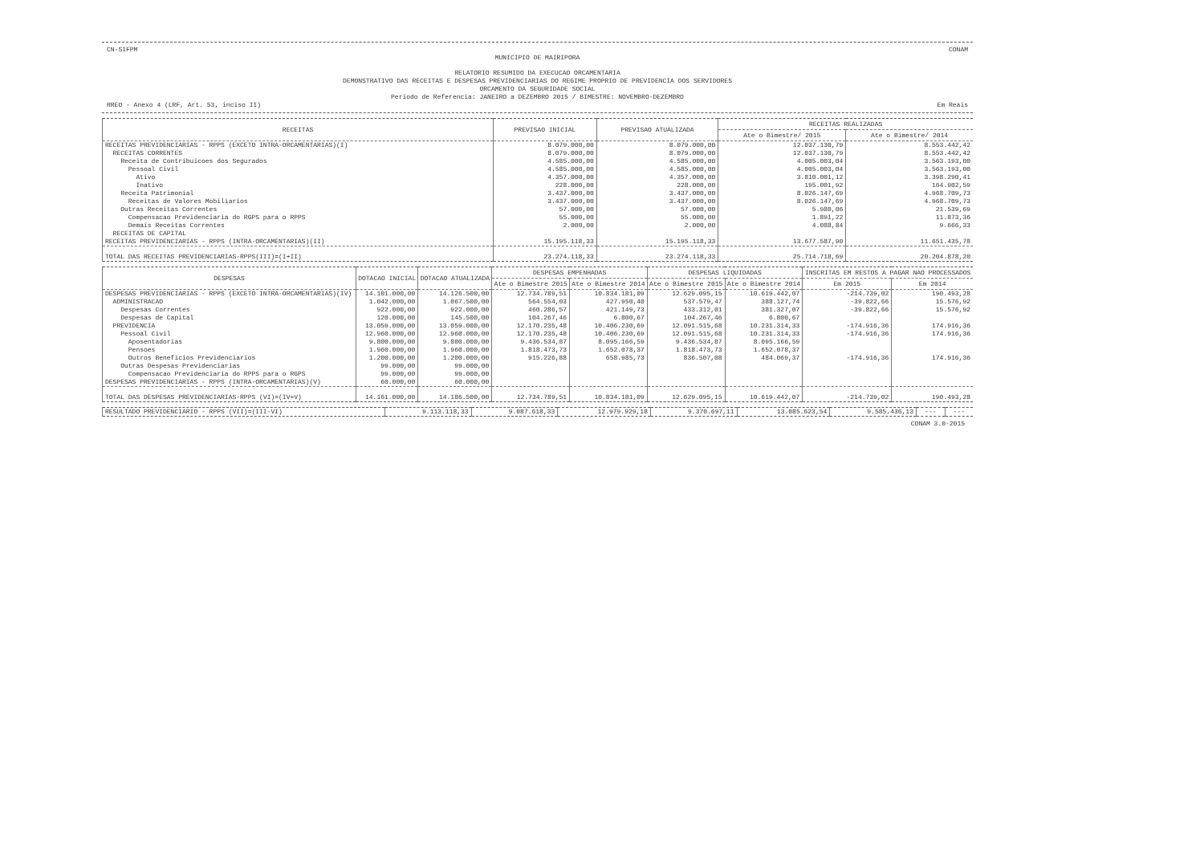CN-SIFPM CONAM
MUNICIPIO DE MAIRIPORA
RELATORIO RESUMIDO DA EXECUCAO ORCAMENTARIA
DEMONSTRATIVO DAS RECEITAS E DESPESAS PREVIDENCIARIAS DO REGIME PROPRIO DE PREVIDENCIA DOS SERVIDORES
ORCAMENTO DA SEGURIDADE SOCIAL
Periodo de Referencia: JANEIRO a DEZEMBRO 2015 / BIMESTRE: NOVEMBRO-DEZEMBRO
RREO - Anexo 4 (LRF, Art. 53, inciso II) Em Reais
| RECEITAS | PREVISAO INICIAL | PREVISAO ATUALIZADA | RECEITAS REALIZADAS | |
| --- | --- | --- | --- | --- |
| | | | Ate o Bimestre/ 2015 | Ate o Bimestre/ 2014 |
| RECEITAS PREVIDENCIARIAS - RPPS (EXCETO INTRA-ORCAMENTARIAS)(I) | 8.079.000,00 | 8.079.000,00 | 12.037.130,79 | 8.553.442,42 |
| RECEITAS CORRENTES | 8.079.000,00 | 8.079.000,00 | 12.037.130,79 | 8.553.442,42 |
| Receita de Contribuicoes dos Segurados | 4.585.000,00 | 4.585.000,00 | 4.005.003,04 | 3.563.193,00 |
| Pessoal Civil | 4.585.000,00 | 4.585.000,00 | 4.005.003,04 | 3.563.193,00 |
| Ativo | 4.357.000,00 | 4.357.000,00 | 3.810.001,12 | 3.398.290,41 |
| Inativo | 228.000,00 | 228.000,00 | 195.001,92 | 164.902,59 |
| Receita Patrimonial | 3.437.000,00 | 3.437.000,00 | 8.026.147,69 | 4.968.709,73 |
| Receitas de Valores Mobiliarios | 3.437.000,00 | 3.437.000,00 | 8.026.147,69 | 4.968.709,73 |
| Outras Receitas Correntes | 57.000,00 | 57.000,00 | 5.980,06 | 21.539,69 |
| Compensacao Previdenciaria do RGPS para o RPPS | 55.000,00 | 55.000,00 | 1.891,22 | 11.873,36 |
| Demais Receitas Correntes | 2.000,00 | 2.000,00 | 4.088,84 | 9.666,33 |
| RECEITAS DE CAPITAL | | | | |
| RECEITAS PREVIDENCIARIAS - RPPS (INTRA-ORCAMENTARIAS)(II) | 15.195.118,33 | 15.195.118,33 | 13.677.587,90 | 11.651.435,78 |
| TOTAL DAS RECEITAS PREVIDENCIARIAS-RPPS(III)=(I+II) | 23.274.118,33 | 23.274.118,33 | 25.714.718,69 | 20.204.878,20 |
| DESPESAS | DOTACAO INICIAL | DOTACAO ATUALIZADA | DESPESAS EMPENHADAS | | DESPESAS LIQUIDADAS | | INSCRITAS EM RESTOS A PAGAR NAO PROCESSADOS | |
| --- | --- | --- | --- | --- | --- | --- | --- | --- |
| | | | Ate o Bimestre 2015 | Ate o Bimestre 2014 | Ate o Bimestre 2015 | Ate o Bimestre 2014 | Em 2015 | Em 2014 |
| DESPESAS PREVIDENCIARIAS - RPPS (EXCETO INTRA-ORCAMENTARIAS)(IV) | 14.101.000,00 | 14.126.500,00 | 12.734.789,51 | 10.834.181,09 | 12.629.095,15 | 10.619.442,07 | -214.739,02 | 190.493,28 |
| ADMINISTRACAO | 1.042.000,00 | 1.067.500,00 | 564.554,03 | 427.950,40 | 537.579,47 | 388.127,74 | -39.822,66 | 15.576,92 |
| Despesas Correntes | 922.000,00 | 922.000,00 | 460.286,57 | 421.149,73 | 433.312,01 | 381.327,07 | -39.822,66 | 15.576,92 |
| Despesas de Capital | 120.000,00 | 145.500,00 | 104.267,46 | 6.800,67 | 104.267,46 | 6.800,67 | | |
| PREVIDENCIA | 13.059.000,00 | 13.059.000,00 | 12.170.235,48 | 10.406.230,69 | 12.091.515,68 | 10.231.314,33 | -174.916,36 | 174.916,36 |
| Pessoal Civil | 12.960.000,00 | 12.960.000,00 | 12.170.235,48 | 10.406.230,69 | 12.091.515,68 | 10.231.314,33 | -174.916,36 | 174.916,36 |
| Aposentadorias | 9.800.000,00 | 9.800.000,00 | 9.436.534,87 | 8.095.166,59 | 9.436.534,87 | 8.095.166,59 | | |
| Pensoes | 1.960.000,00 | 1.960.000,00 | 1.818.473,73 | 1.652.078,37 | 1.818.473,73 | 1.652.078,37 | | |
| Outros Beneficios Previdenciarios | 1.200.000,00 | 1.200.000,00 | 915.226,88 | 658.985,73 | 836.507,08 | 484.069,37 | -174.916,36 | 174.916,36 |
| Outras Despesas Previdenciarias | 99.000,00 | 99.000,00 | | | | | | |
| Compensacao Previdenciaria do RPPS para o RGPS | 99.000,00 | 99.000,00 | | | | | | |
| DESPESAS PREVIDENCIARIAS - RPPS (INTRA-ORCAMENTARIAS)(V) | 60.000,00 | 60.000,00 | | | | | | |
| TOTAL DAS DESPESAS PREVIDENCIARIAS-RPPS (VI)=(IV+V) | 14.161.000,00 | 14.186.500,00 | 12.734.789,51 | 10.834.181,09 | 12.629.095,15 | 10.619.442,07 | -214.739,02 | 190.493,28 |
| RESULTADO PREVIDENCIARIO - RPPS (VII)=(III-VI) | 9.113.118,33 | 9.087.618,33 | 12.979.929,18 | 9.370.697,11 | 13.085.623,54 | 9.585.436,13 | --- | --- |
CONAM 3.0-2015